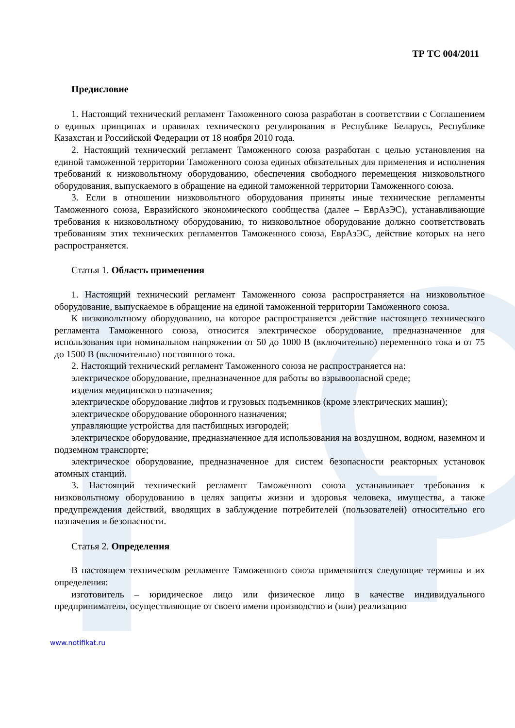ТР ТС 004/2011
Предисловие
1. Настоящий технический регламент Таможенного союза разработан в соответствии с Соглашением о единых принципах и правилах технического регулирования в Республике Беларусь, Республике Казахстан и Российской Федерации от 18 ноября 2010 года.
2. Настоящий технический регламент Таможенного союза разработан с целью установления на единой таможенной территории Таможенного союза единых обязательных для применения и исполнения требований к низковольтному оборудованию, обеспечения свободного перемещения низковольтного оборудования, выпускаемого в обращение на единой таможенной территории Таможенного союза.
3. Если в отношении низковольтного оборудования приняты иные технические регламенты Таможенного союза, Евразийского экономического сообщества (далее – ЕврАзЭС), устанавливающие требования к низковольтному оборудованию, то низковольтное оборудование должно соответствовать требованиям этих технических регламентов Таможенного союза, ЕврАзЭС, действие которых на него распространяется.
Статья 1. Область применения
1. Настоящий технический регламент Таможенного союза распространяется на низковольтное оборудование, выпускаемое в обращение на единой таможенной территории Таможенного союза.
К низковольтному оборудованию, на которое распространяется действие настоящего технического регламента Таможенного союза, относится электрическое оборудование, предназначенное для использования при номинальном напряжении от 50 до 1000 В (включительно) переменного тока и от 75 до 1500 В (включительно) постоянного тока.
2. Настоящий технический регламент Таможенного союза не распространяется на:
электрическое оборудование, предназначенное для работы во взрывоопасной среде;
изделия медицинского назначения;
электрическое оборудование лифтов и грузовых подъемников (кроме электрических машин);
электрическое оборудование оборонного назначения;
управляющие устройства для пастбищных изгородей;
электрическое оборудование, предназначенное для использования на воздушном, водном, наземном и подземном транспорте;
электрическое оборудование, предназначенное для систем безопасности реакторных установок атомных станций.
3. Настоящий технический регламент Таможенного союза устанавливает требования к низковольтному оборудованию в целях защиты жизни и здоровья человека, имущества, а также предупреждения действий, вводящих в заблуждение потребителей (пользователей) относительно его назначения и безопасности.
Статья 2. Определения
В настоящем техническом регламенте Таможенного союза применяются следующие термины и их определения:
изготовитель – юридическое лицо или физическое лицо в качестве индивидуального предпринимателя, осуществляющие от своего имени производство и (или) реализацию
www.notifikat.ru